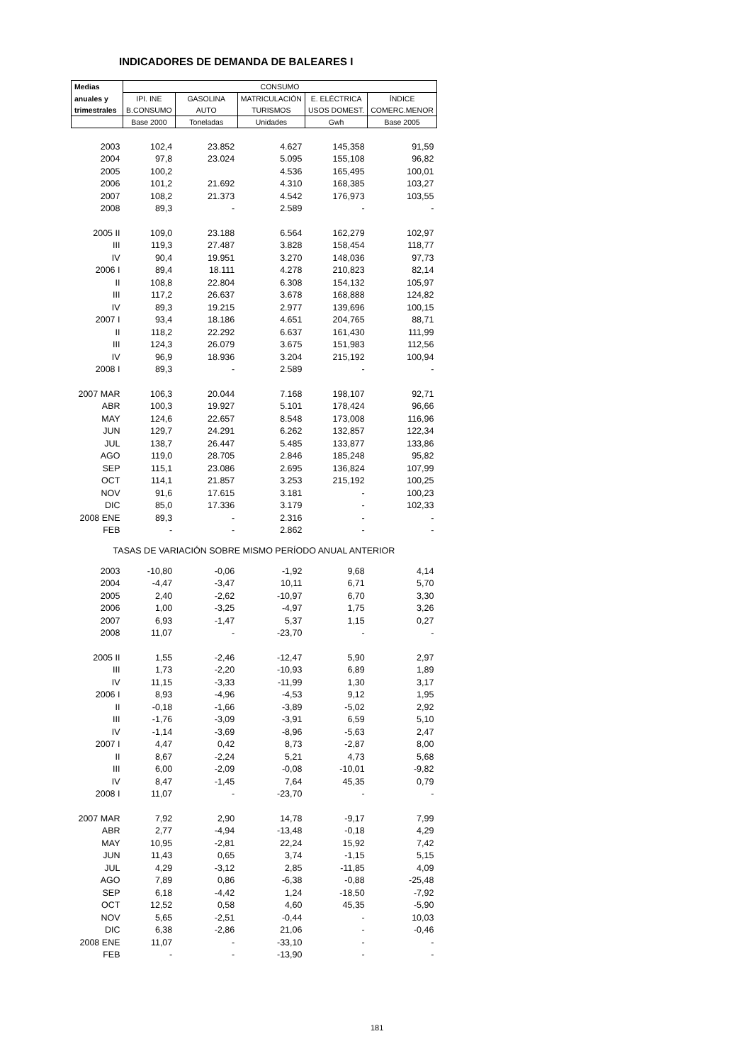INDICADORES DE DEMANDA DE BALEARES I
| Medias | CONSUMO | | | | |
| --- | --- | --- | --- | --- | --- |
| anuales y | IPI. INE | GASOLINA | MATRICULACIÓN | E. ELÉCTRICA | ÍNDICE |
| trimestrales | B.CONSUMO | AUTO | TURISMOS | USOS DOMEST. | COMERC.MENOR |
| | Base 2000 | Toneladas | Unidades | Gwh | Base 2005 |
| 2003 | 102,4 | 23.852 | 4.627 | 145,358 | 91,59 |
| 2004 | 97,8 | 23.024 | 5.095 | 155,108 | 96,82 |
| 2005 | 100,2 | | 4.536 | 165,495 | 100,01 |
| 2006 | 101,2 | 21.692 | 4.310 | 168,385 | 103,27 |
| 2007 | 108,2 | 21.373 | 4.542 | 176,973 | 103,55 |
| 2008 | 89,3 | - | 2.589 | - | - |
| 2005 II | 109,0 | 23.188 | 6.564 | 162,279 | 102,97 |
| III | 119,3 | 27.487 | 3.828 | 158,454 | 118,77 |
| IV | 90,4 | 19.951 | 3.270 | 148,036 | 97,73 |
| 2006 I | 89,4 | 18.111 | 4.278 | 210,823 | 82,14 |
| II | 108,8 | 22.804 | 6.308 | 154,132 | 105,97 |
| III | 117,2 | 26.637 | 3.678 | 168,888 | 124,82 |
| IV | 89,3 | 19.215 | 2.977 | 139,696 | 100,15 |
| 2007 I | 93,4 | 18.186 | 4.651 | 204,765 | 88,71 |
| II | 118,2 | 22.292 | 6.637 | 161,430 | 111,99 |
| III | 124,3 | 26.079 | 3.675 | 151,983 | 112,56 |
| IV | 96,9 | 18.936 | 3.204 | 215,192 | 100,94 |
| 2008 I | 89,3 | - | 2.589 | - | - |
| 2007 MAR | 106,3 | 20.044 | 7.168 | 198,107 | 92,71 |
| ABR | 100,3 | 19.927 | 5.101 | 178,424 | 96,66 |
| MAY | 124,6 | 22.657 | 8.548 | 173,008 | 116,96 |
| JUN | 129,7 | 24.291 | 6.262 | 132,857 | 122,34 |
| JUL | 138,7 | 26.447 | 5.485 | 133,877 | 133,86 |
| AGO | 119,0 | 28.705 | 2.846 | 185,248 | 95,82 |
| SEP | 115,1 | 23.086 | 2.695 | 136,824 | 107,99 |
| OCT | 114,1 | 21.857 | 3.253 | 215,192 | 100,25 |
| NOV | 91,6 | 17.615 | 3.181 | - | 100,23 |
| DIC | 85,0 | 17.336 | 3.179 | - | 102,33 |
| 2008 ENE | 89,3 | - | 2.316 | - | - |
| FEB | - | - | 2.862 | - | - |
| TASAS DE VARIACIÓN SOBRE MISMO PERÍODO ANUAL ANTERIOR | | | | | |
| 2003 | -10,80 | -0,06 | -1,92 | 9,68 | 4,14 |
| 2004 | -4,47 | -3,47 | 10,11 | 6,71 | 5,70 |
| 2005 | 2,40 | -2,62 | -10,97 | 6,70 | 3,30 |
| 2006 | 1,00 | -3,25 | -4,97 | 1,75 | 3,26 |
| 2007 | 6,93 | -1,47 | 5,37 | 1,15 | 0,27 |
| 2008 | 11,07 | - | -23,70 | - | - |
| 2005 II | 1,55 | -2,46 | -12,47 | 5,90 | 2,97 |
| III | 1,73 | -2,20 | -10,93 | 6,89 | 1,89 |
| IV | 11,15 | -3,33 | -11,99 | 1,30 | 3,17 |
| 2006 I | 8,93 | -4,96 | -4,53 | 9,12 | 1,95 |
| II | -0,18 | -1,66 | -3,89 | -5,02 | 2,92 |
| III | -1,76 | -3,09 | -3,91 | 6,59 | 5,10 |
| IV | -1,14 | -3,69 | -8,96 | -5,63 | 2,47 |
| 2007 I | 4,47 | 0,42 | 8,73 | -2,87 | 8,00 |
| II | 8,67 | -2,24 | 5,21 | 4,73 | 5,68 |
| III | 6,00 | -2,09 | -0,08 | -10,01 | -9,82 |
| IV | 8,47 | -1,45 | 7,64 | 45,35 | 0,79 |
| 2008 I | 11,07 | - | -23,70 | - | - |
| 2007 MAR | 7,92 | 2,90 | 14,78 | -9,17 | 7,99 |
| ABR | 2,77 | -4,94 | -13,48 | -0,18 | 4,29 |
| MAY | 10,95 | -2,81 | 22,24 | 15,92 | 7,42 |
| JUN | 11,43 | 0,65 | 3,74 | -1,15 | 5,15 |
| JUL | 4,29 | -3,12 | 2,85 | -11,85 | 4,09 |
| AGO | 7,89 | 0,86 | -6,38 | -0,88 | -25,48 |
| SEP | 6,18 | -4,42 | 1,24 | -18,50 | -7,92 |
| OCT | 12,52 | 0,58 | 4,60 | 45,35 | -5,90 |
| NOV | 5,65 | -2,51 | -0,44 | - | 10,03 |
| DIC | 6,38 | -2,86 | 21,06 | - | -0,46 |
| 2008 ENE | 11,07 | - | -33,10 | - | - |
| FEB | - | - | -13,90 | - | - |
181